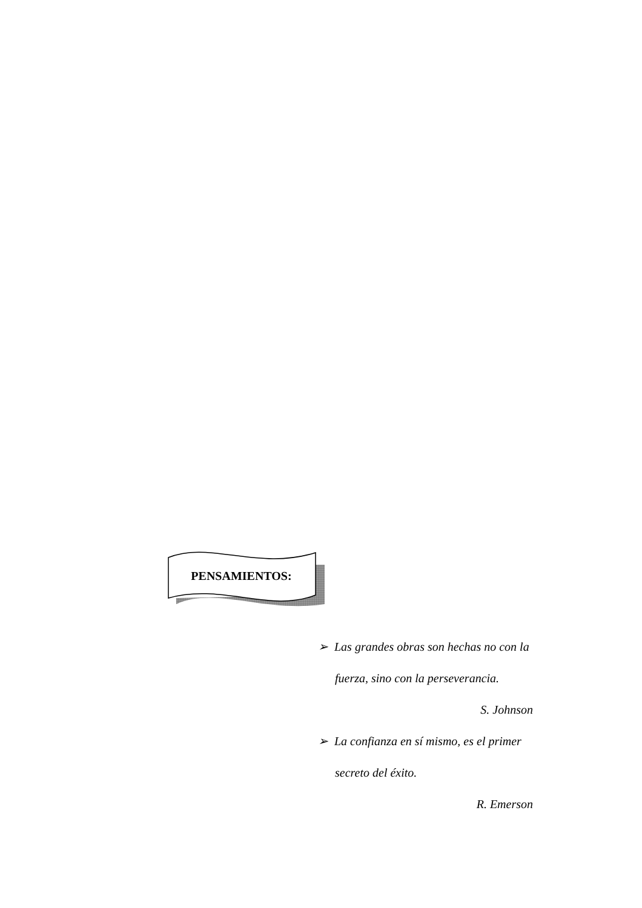PENSAMIENTOS:
➢ Las grandes obras son hechas no con la fuerza, sino con la perseverancia.
S. Johnson
➢ La confianza en sí mismo, es el primer secreto del éxito.
R. Emerson